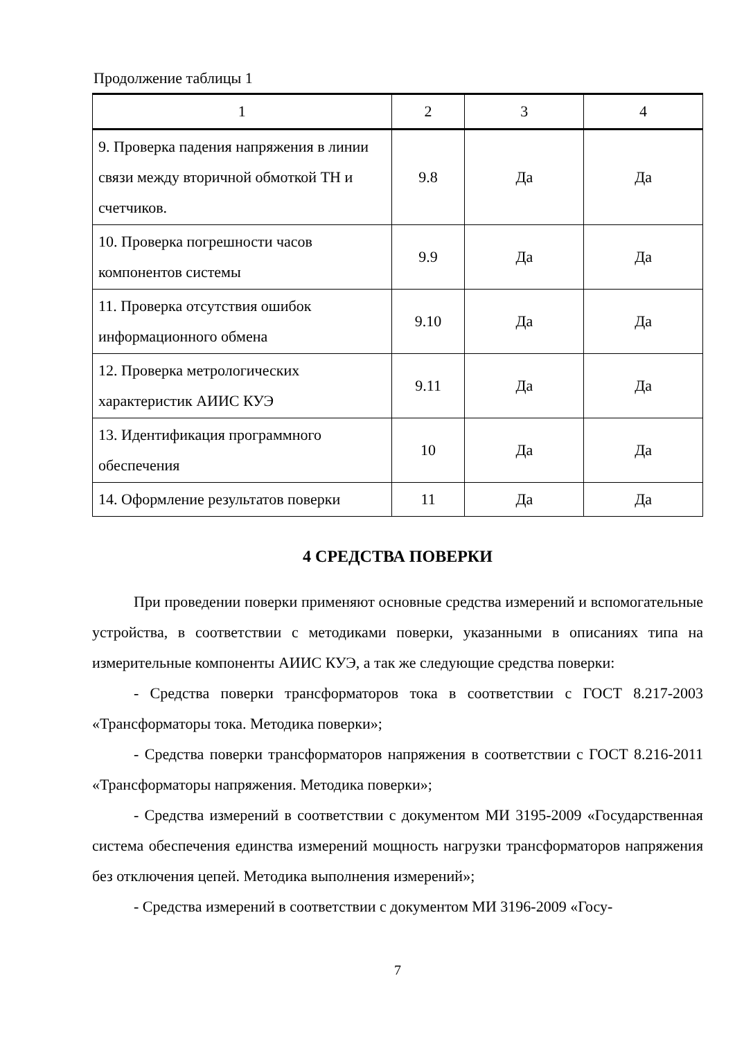Продолжение таблицы 1
| 1 | 2 | 3 | 4 |
| 9. Проверка падения напряжения в линии связи между вторичной обмоткой ТН и счетчиков. | 9.8 | Да | Да |
| 10. Проверка погрешности часов компонентов системы | 9.9 | Да | Да |
| 11. Проверка отсутствия ошибок информационного обмена | 9.10 | Да | Да |
| 12. Проверка метрологических характеристик АИИС КУЭ | 9.11 | Да | Да |
| 13. Идентификация программного обеспечения | 10 | Да | Да |
| 14. Оформление результатов поверки | 11 | Да | Да |
4 СРЕДСТВА ПОВЕРКИ
При проведении поверки применяют основные средства измерений и вспомогательные устройства, в соответствии с методиками поверки, указанными в описаниях типа на измерительные компоненты АИИС КУЭ, а так же следующие средства поверки:
- Средства поверки трансформаторов тока в соответствии с ГОСТ 8.217-2003 «Трансформаторы тока. Методика поверки»;
- Средства поверки трансформаторов напряжения в соответствии с ГОСТ 8.216-2011 «Трансформаторы напряжения. Методика поверки»;
- Средства измерений в соответствии с документом МИ 3195-2009 «Государственная система обеспечения единства измерений мощность нагрузки трансформаторов напряжения без отключения цепей. Методика выполнения измерений»;
- Средства измерений в соответствии с документом МИ 3196-2009 «Госу-
7